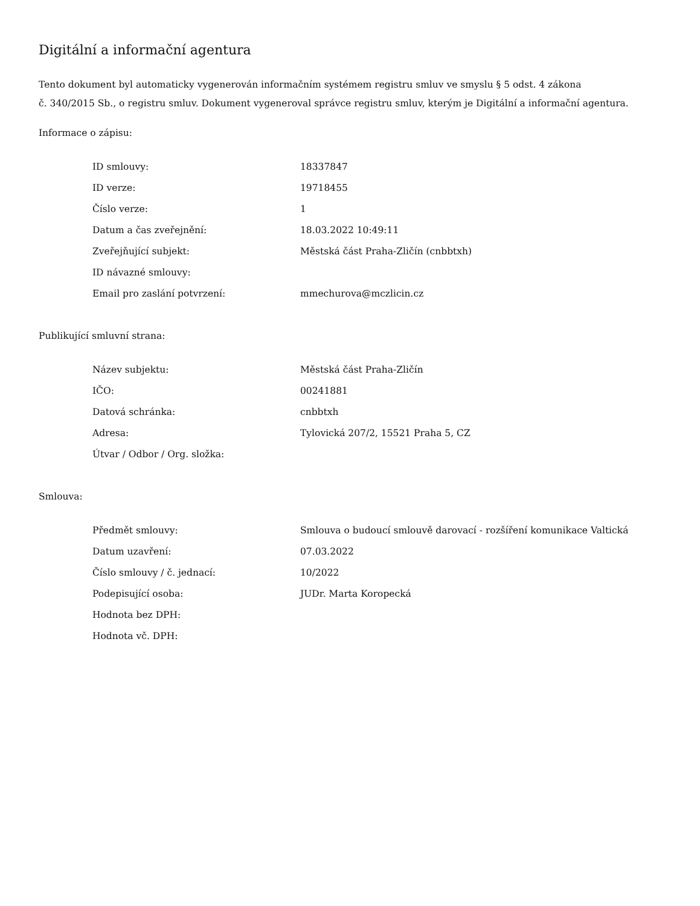Digitální a informační agentura
Tento dokument byl automaticky vygenerován informačním systémem registru smluv ve smyslu § 5 odst. 4 zákona
č. 340/2015 Sb., o registru smluv. Dokument vygeneroval správce registru smluv, kterým je Digitální a informační agentura.
Informace o zápisu:
| ID smlouvy: | 18337847 |
| ID verze: | 19718455 |
| Číslo verze: | 1 |
| Datum a čas zveřejnění: | 18.03.2022 10:49:11 |
| Zveřejňující subjekt: | Městská část Praha-Zličín (cnbbtxh) |
| ID návazné smlouvy: | |
| Email pro zaslání potvrzení: | mmechurova@mczlicin.cz |
Publikující smluvní strana:
| Název subjektu: | Městská část Praha-Zličín |
| IČO: | 00241881 |
| Datová schránka: | cnbbtxh |
| Adresa: | Tylovická 207/2, 15521 Praha 5, CZ |
| Útvar / Odbor / Org. složka: | |
Smlouva:
| Předmět smlouvy: | Smlouva o budoucí smlouvě darovací - rozšíření komunikace Valtická |
| Datum uzavření: | 07.03.2022 |
| Číslo smlouvy / č. jednací: | 10/2022 |
| Podepisující osoba: | JUDr. Marta Koropecká |
| Hodnota bez DPH: | |
| Hodnota vč. DPH: | |